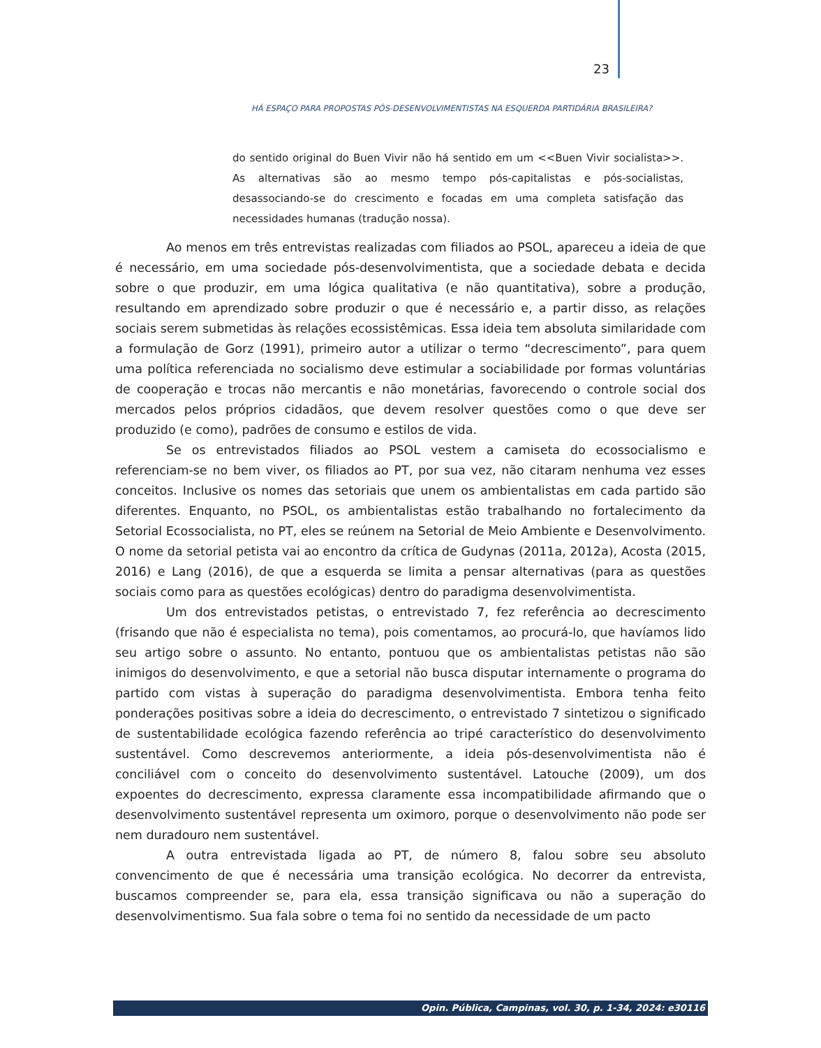23
HÁ ESPAÇO PARA PROPOSTAS PÓS-DESENVOLVIMENTISTAS NA ESQUERDA PARTIDÁRIA BRASILEIRA?
do sentido original do Buen Vivir não há sentido em um <<Buen Vivir socialista>>. As alternativas são ao mesmo tempo pós-capitalistas e pós-socialistas, desassociando-se do crescimento e focadas em uma completa satisfação das necessidades humanas (tradução nossa).
Ao menos em três entrevistas realizadas com filiados ao PSOL, apareceu a ideia de que é necessário, em uma sociedade pós-desenvolvimentista, que a sociedade debata e decida sobre o que produzir, em uma lógica qualitativa (e não quantitativa), sobre a produção, resultando em aprendizado sobre produzir o que é necessário e, a partir disso, as relações sociais serem submetidas às relações ecossistêmicas. Essa ideia tem absoluta similaridade com a formulação de Gorz (1991), primeiro autor a utilizar o termo “decrescimento”, para quem uma política referenciada no socialismo deve estimular a sociabilidade por formas voluntárias de cooperação e trocas não mercantis e não monetárias, favorecendo o controle social dos mercados pelos próprios cidadãos, que devem resolver questões como o que deve ser produzido (e como), padrões de consumo e estilos de vida.
Se os entrevistados filiados ao PSOL vestem a camiseta do ecossocialismo e referenciam-se no bem viver, os filiados ao PT, por sua vez, não citaram nenhuma vez esses conceitos. Inclusive os nomes das setoriais que unem os ambientalistas em cada partido são diferentes. Enquanto, no PSOL, os ambientalistas estão trabalhando no fortalecimento da Setorial Ecossocialista, no PT, eles se reúnem na Setorial de Meio Ambiente e Desenvolvimento. O nome da setorial petista vai ao encontro da crítica de Gudynas (2011a, 2012a), Acosta (2015, 2016) e Lang (2016), de que a esquerda se limita a pensar alternativas (para as questões sociais como para as questões ecológicas) dentro do paradigma desenvolvimentista.
Um dos entrevistados petistas, o entrevistado 7, fez referência ao decrescimento (frisando que não é especialista no tema), pois comentamos, ao procurá-lo, que havíamos lido seu artigo sobre o assunto. No entanto, pontuou que os ambientalistas petistas não são inimigos do desenvolvimento, e que a setorial não busca disputar internamente o programa do partido com vistas à superação do paradigma desenvolvimentista. Embora tenha feito ponderações positivas sobre a ideia do decrescimento, o entrevistado 7 sintetizou o significado de sustentabilidade ecológica fazendo referência ao tripé característico do desenvolvimento sustentável. Como descrevemos anteriormente, a ideia pós-desenvolvimentista não é conciliável com o conceito do desenvolvimento sustentável. Latouche (2009), um dos expoentes do decrescimento, expressa claramente essa incompatibilidade afirmando que o desenvolvimento sustentável representa um oximoro, porque o desenvolvimento não pode ser nem duradouro nem sustentável.
A outra entrevistada ligada ao PT, de número 8, falou sobre seu absoluto convencimento de que é necessária uma transição ecológica. No decorrer da entrevista, buscamos compreender se, para ela, essa transição significava ou não a superação do desenvolvimentismo. Sua fala sobre o tema foi no sentido da necessidade de um pacto
Opin. Pública, Campinas, vol. 30, p. 1-34, 2024: e30116